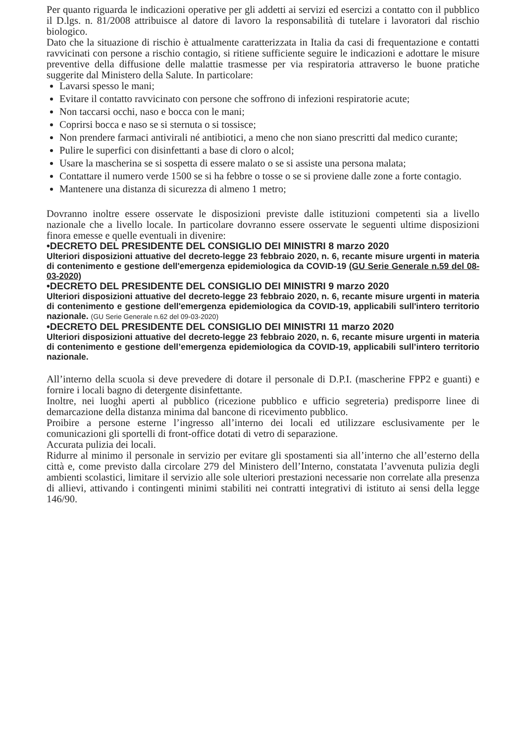Per quanto riguarda le indicazioni operative per gli addetti ai servizi ed esercizi a contatto con il pubblico il D.lgs. n. 81/2008 attribuisce al datore di lavoro la responsabilità di tutelare i lavoratori dal rischio biologico.
Dato che la situazione di rischio è attualmente caratterizzata in Italia da casi di frequentazione e contatti ravvicinati con persone a rischio contagio, si ritiene sufficiente seguire le indicazioni e adottare le misure preventive della diffusione delle malattie trasmesse per via respiratoria attraverso le buone pratiche suggerite dal Ministero della Salute. In particolare:
Lavarsi spesso le mani;
Evitare il contatto ravvicinato con persone che soffrono di infezioni respiratorie acute;
Non taccarsi occhi, naso e bocca con le mani;
Coprirsi bocca e naso se si sternuta o si tossisce;
Non prendere farmaci antivirali né antibiotici, a meno che non siano prescritti dal medico curante;
Pulire le superfici con disinfettanti a base di cloro o alcol;
Usare la mascherina se si sospetta di essere malato o se si assiste una persona malata;
Contattare il numero verde 1500 se si ha febbre o tosse o se si proviene dalle zone a forte contagio.
Mantenere una distanza di sicurezza di almeno 1 metro;
Dovranno inoltre essere osservate le disposizioni previste dalle istituzioni competenti sia a livello nazionale che a livello locale. In particolare dovranno essere osservate le seguenti ultime disposizioni finora emesse e quelle eventuali in divenire:
•DECRETO DEL PRESIDENTE DEL CONSIGLIO DEI MINISTRI 8 marzo 2020
Ulteriori disposizioni attuative del decreto-legge 23 febbraio 2020, n. 6, recante misure urgenti in materia di contenimento e gestione dell'emergenza epidemiologica da COVID-19 (GU Serie Generale n.59 del 08-03-2020)
•DECRETO DEL PRESIDENTE DEL CONSIGLIO DEI MINISTRI 9 marzo 2020
Ulteriori disposizioni attuative del decreto-legge 23 febbraio 2020, n. 6, recante misure urgenti in materia di contenimento e gestione dell'emergenza epidemiologica da COVID-19, applicabili sull'intero territorio nazionale. (GU Serie Generale n.62 del 09-03-2020)
•DECRETO DEL PRESIDENTE DEL CONSIGLIO DEI MINISTRI 11 marzo 2020
Ulteriori disposizioni attuative del decreto-legge 23 febbraio 2020, n. 6, recante misure urgenti in materia di contenimento e gestione dell’emergenza epidemiologica da COVID-19, applicabili sull’intero territorio nazionale.
All’interno della scuola si deve prevedere di dotare il personale di D.P.I. (mascherine FPP2 e guanti) e fornire i locali bagno di detergente disinfettante.
Inoltre, nei luoghi aperti al pubblico (ricezione pubblico e ufficio segreteria) predisporre linee di demarcazione della distanza minima dal bancone di ricevimento pubblico.
Proibire a persone esterne l’ingresso all’interno dei locali ed utilizzare esclusivamente per le comunicazioni gli sportelli di front-office dotati di vetro di separazione.
Accurata pulizia dei locali.
Ridurre al minimo il personale in servizio per evitare gli spostamenti sia all’interno che all’esterno della città e, come previsto dalla circolare 279 del Ministero dell’Interno, constatata l’avvenuta pulizia degli ambienti scolastici, limitare il servizio alle sole ulteriori prestazioni necessarie non correlate alla presenza di allievi, attivando i contingenti minimi stabiliti nei contratti integrativi di istituto ai sensi della legge 146/90.